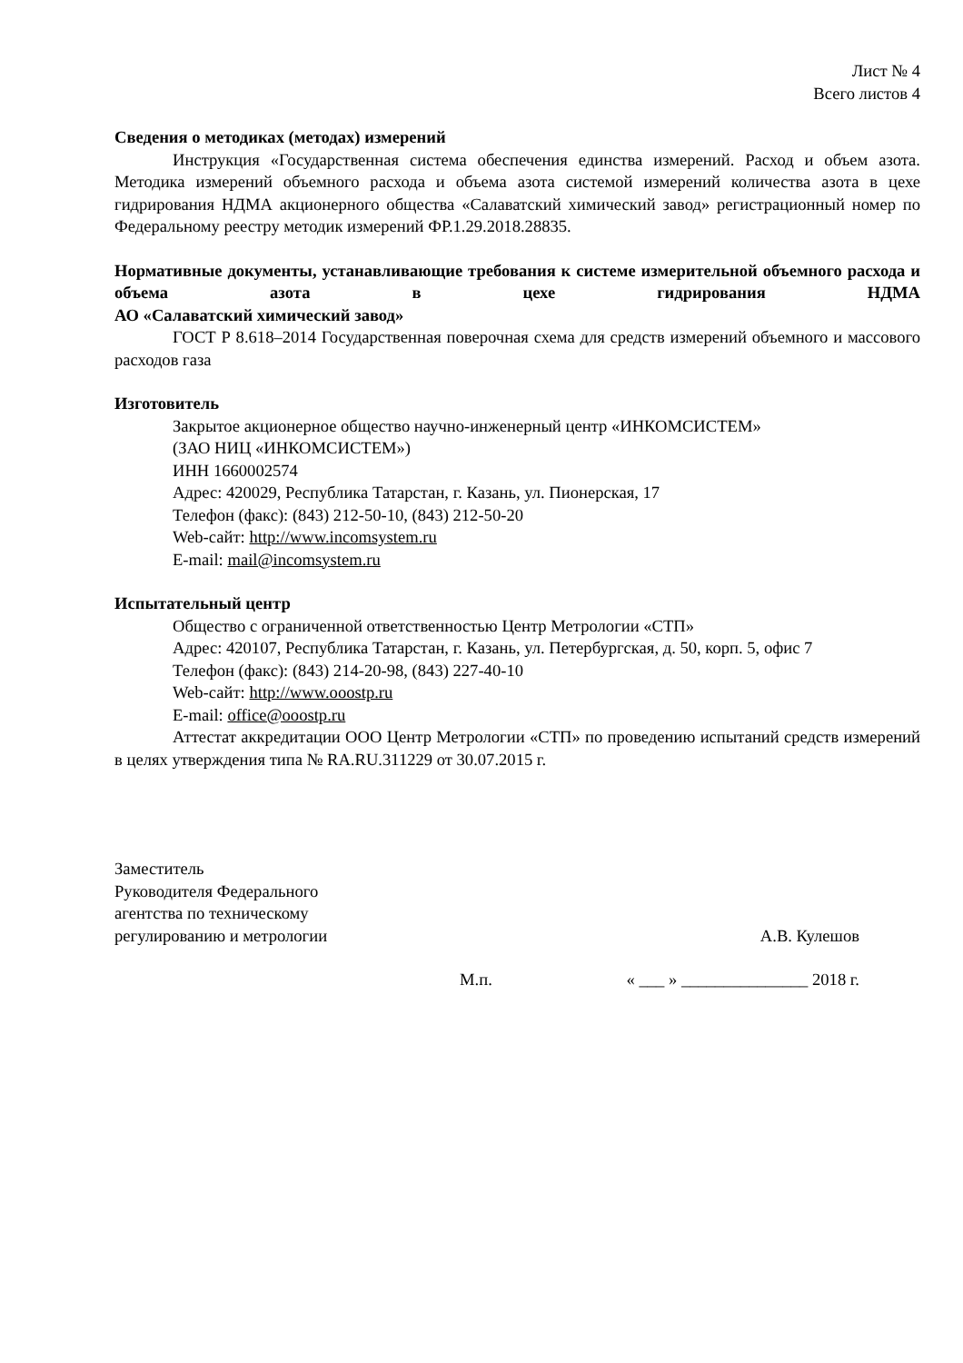Лист № 4
Всего листов 4
Сведения о методиках (методах) измерений
Инструкция «Государственная система обеспечения единства измерений. Расход и объем азота. Методика измерений объемного расхода и объема азота системой измерений количества азота в цехе гидрирования НДМА акционерного общества «Салаватский химический завод» регистрационный номер по Федеральному реестру методик измерений ФР.1.29.2018.28835.
Нормативные документы, устанавливающие требования к системе измерительной объемного расхода и объема азота в цехе гидрирования НДМА
АО «Салаватский химический завод»
ГОСТ Р 8.618–2014 Государственная поверочная схема для средств измерений объемного и массового расходов газа
Изготовитель
Закрытое акционерное общество научно-инженерный центр «ИНКОМСИСТЕМ»
(ЗАО НИЦ «ИНКОМСИСТЕМ»)
ИНН 1660002574
Адрес: 420029, Республика Татарстан, г. Казань, ул. Пионерская, 17
Телефон (факс): (843) 212-50-10, (843) 212-50-20
Web-сайт: http://www.incomsystem.ru
E-mail: mail@incomsystem.ru
Испытательный центр
Общество с ограниченной ответственностью Центр Метрологии «СТП»
Адрес: 420107, Республика Татарстан, г. Казань, ул. Петербургская, д. 50, корп. 5, офис 7
Телефон (факс): (843) 214-20-98, (843) 227-40-10
Web-сайт: http://www.ooostp.ru
E-mail: office@ooostp.ru
Аттестат аккредитации ООО Центр Метрологии «СТП» по проведению испытаний средств измерений в целях утверждения типа № RA.RU.311229 от 30.07.2015 г.
Заместитель
Руководителя Федерального
агентства по техническому
регулированию и метрологии
А.В. Кулешов
М.п. « ___ » _______________ 2018 г.